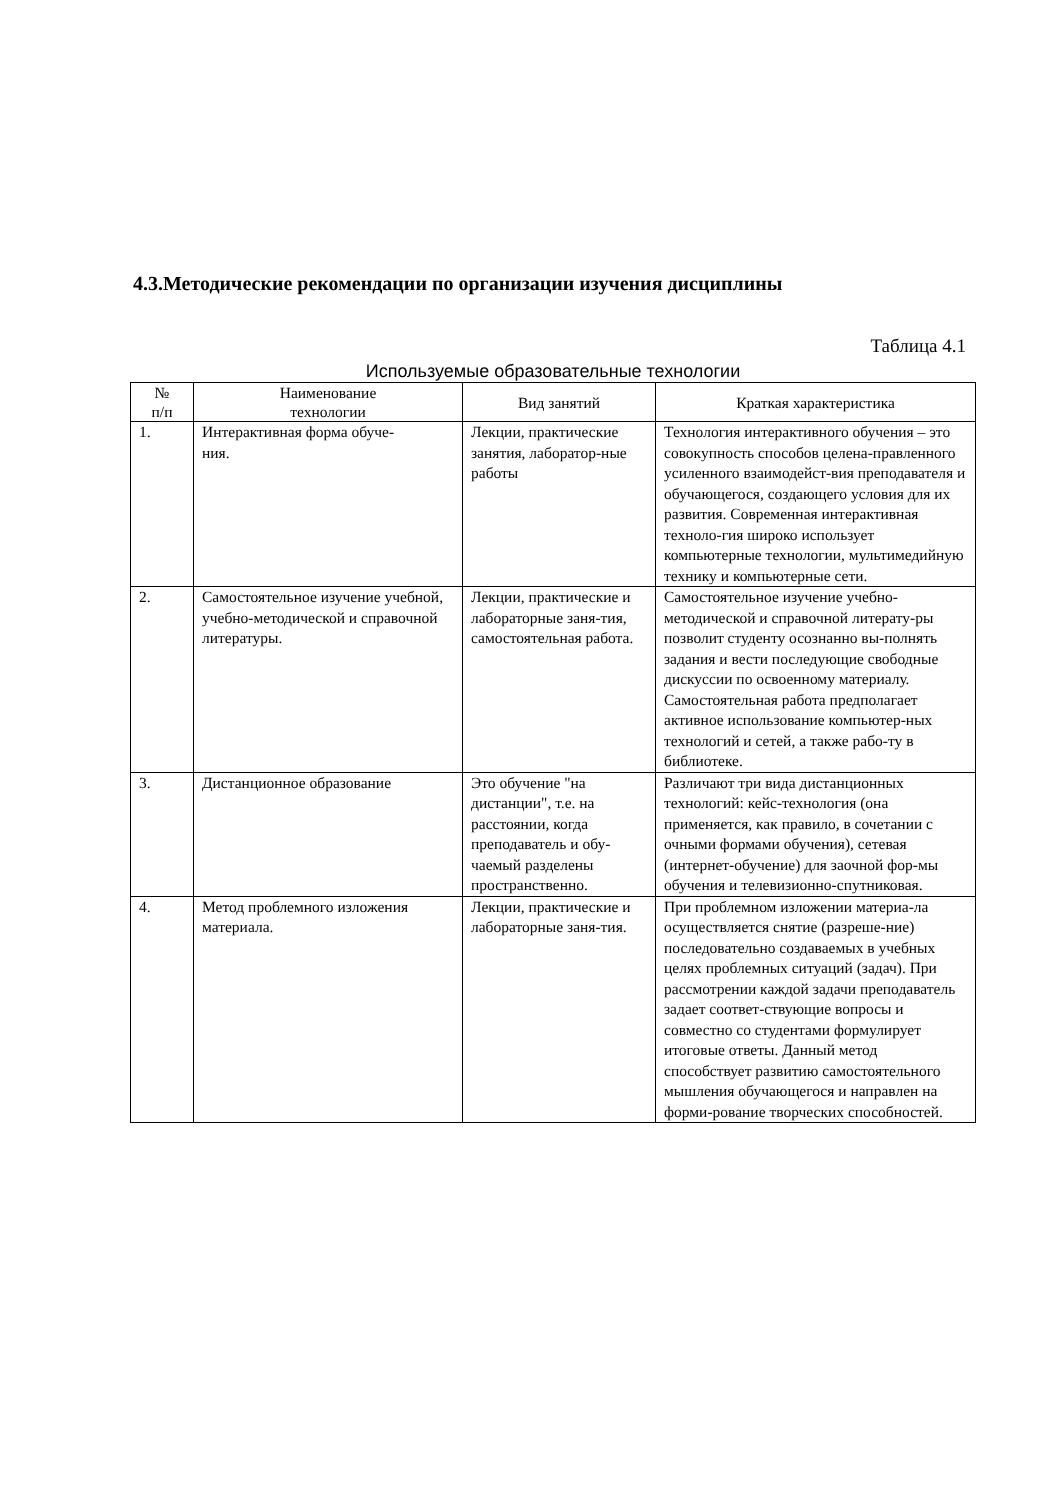4.3.Методические рекомендации по организации изучения дисциплины
Таблица 4.1
Используемые образовательные технологии
| № п/п | Наименование технологии | Вид занятий | Краткая характеристика |
| --- | --- | --- | --- |
| 1. | Интерактивная форма обуче- ния. | Лекции, практические занятия, лаборатор-ные работы | Технология интерактивного обучения – это совокупность способов целена-правленного усиленного взаимодейст-вия преподавателя и обучающегося, создающего условия для их развития. Современная интерактивная техноло-гия широко использует компьютерные технологии, мультимедийную технику и компьютерные сети. |
| 2. | Самостоятельное изучение учебной, учебно-методической и справочной литературы. | Лекции, практические и лабораторные заня-тия, самостоятельная работа. | Самостоятельное изучение учебно-методической и справочной литерату-ры позволит студенту осознанно вы-полнять задания и вести последующие свободные дискуссии по освоенному материалу. Самостоятельная работа предполагает активное использование компьютер-ных технологий и сетей, а также рабо-ту в библиотеке. |
| 3. | Дистанционное образование | Это обучение "на дистанции", т.е. на расстоянии, когда преподаватель и обу-чаемый разделены пространственно. | Различают три вида дистанционных технологий: кейс-технология (она применяется, как правило, в сочетании с очными формами обучения), сетевая (интернет-обучение) для заочной фор-мы обучения и телевизионно-спутниковая. |
| 4. | Метод проблемного изложения материала. | Лекции, практические и лабораторные заня-тия. | При проблемном изложении материа-ла осуществляется снятие (разреше-ние) последовательно создаваемых в учебных целях проблемных ситуаций (задач). При рассмотрении каждой задачи преподаватель задает соответ-ствующие вопросы и совместно со студентами формулирует итоговые ответы. Данный метод способствует развитию самостоятельного мышления обучающегося и направлен на форми-рование творческих способностей. |